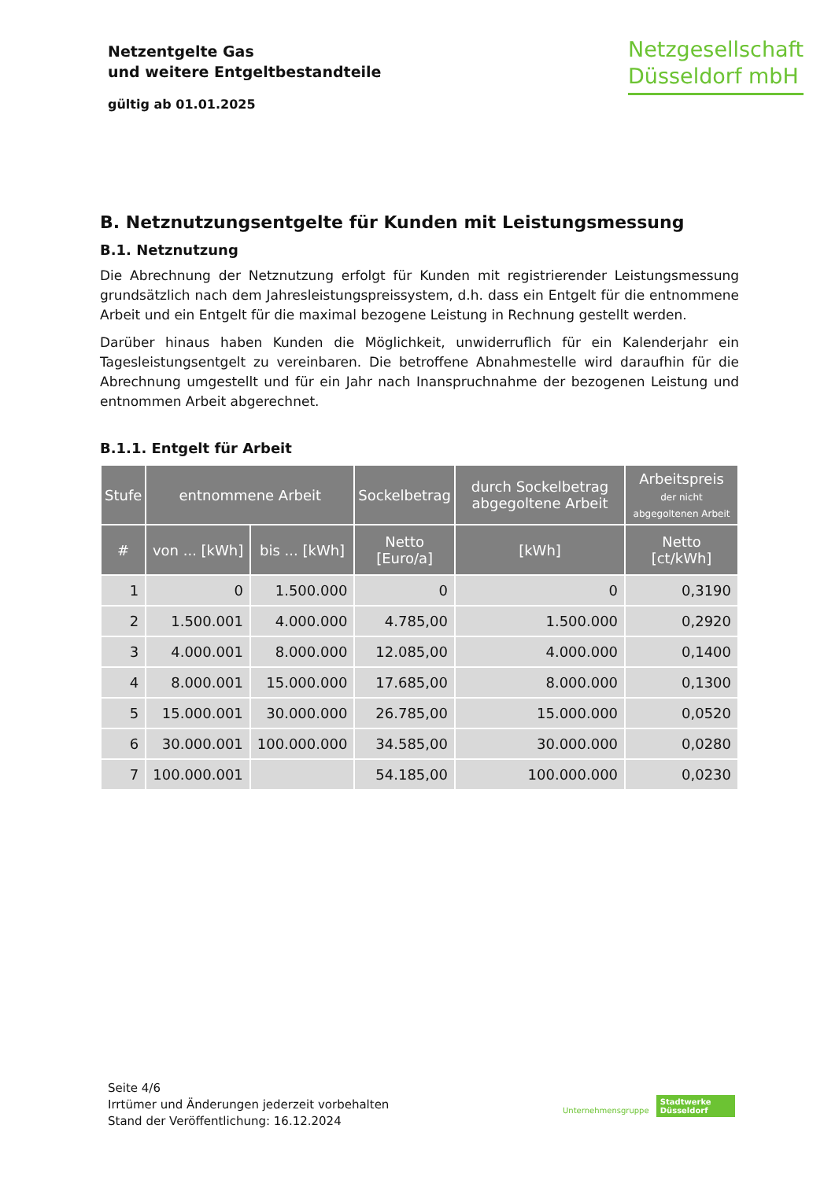Netzentgelte Gas
und weitere Entgeltbestandteile
gültig ab 01.01.2025
Netzgesellschaft
Düsseldorf mbH
B. Netznutzungsentgelte für Kunden mit Leistungsmessung
B.1. Netznutzung
Die Abrechnung der Netznutzung erfolgt für Kunden mit registrierender Leistungsmessung grundsätzlich nach dem Jahresleistungspreissystem, d.h. dass ein Entgelt für die entnommene Arbeit und ein Entgelt für die maximal bezogene Leistung in Rechnung gestellt werden.
Darüber hinaus haben Kunden die Möglichkeit, unwiderruflich für ein Kalenderjahr ein Tagesleistungsentgelt zu vereinbaren. Die betroffene Abnahmestelle wird daraufhin für die Abrechnung umgestellt und für ein Jahr nach Inanspruchnahme der bezogenen Leistung und entnommen Arbeit abgerechnet.
B.1.1. Entgelt für Arbeit
| Stufe | entnommene Arbeit | | Sockelbetrag | durch Sockelbetrag abgegoltene Arbeit | Arbeitspreis der nicht abgegoltenen Arbeit |
| --- | --- | --- | --- | --- | --- |
| # | von ... [kWh] | bis ... [kWh] | Netto [Euro/a] | [kWh] | Netto [ct/kWh] |
| 1 | 0 | 1.500.000 | 0 | 0 | 0,3190 |
| 2 | 1.500.001 | 4.000.000 | 4.785,00 | 1.500.000 | 0,2920 |
| 3 | 4.000.001 | 8.000.000 | 12.085,00 | 4.000.000 | 0,1400 |
| 4 | 8.000.001 | 15.000.000 | 17.685,00 | 8.000.000 | 0,1300 |
| 5 | 15.000.001 | 30.000.000 | 26.785,00 | 15.000.000 | 0,0520 |
| 6 | 30.000.001 | 100.000.000 | 34.585,00 | 30.000.000 | 0,0280 |
| 7 | 100.000.001 | | 54.185,00 | 100.000.000 | 0,0230 |
Seite 4/6
Irrtümer und Änderungen jederzeit vorbehalten
Stand der Veröffentlichung: 16.12.2024
Unternehmensgruppe Stadtwerke
Düsseldorf